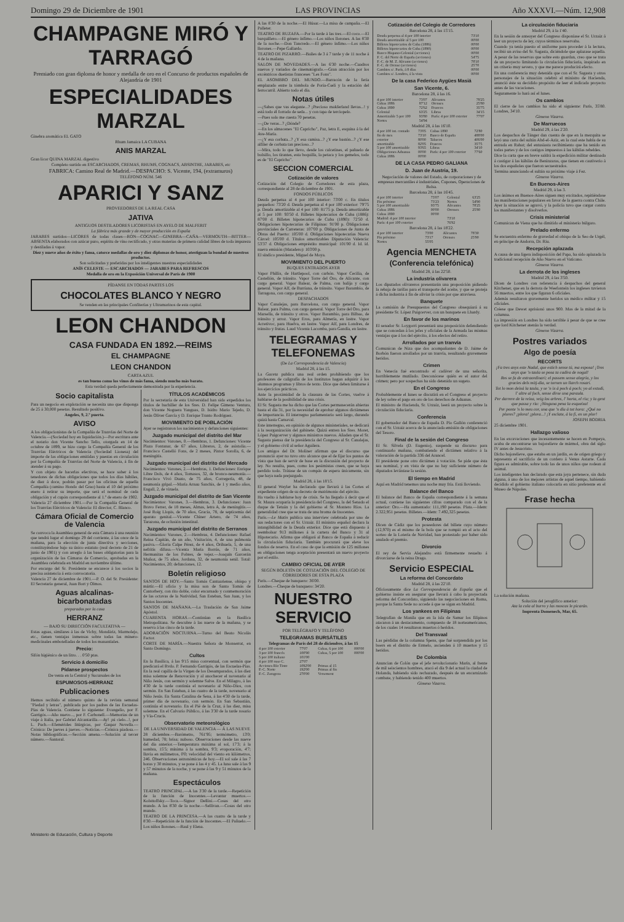Domingo 29 de Diciembre de 1901 LAS PROVINCIAS Año XXXVI.—Núm. 12,908
CHAMPAGNE MIRÓ Y TARRAGÓ
Premiado con gran diploma de honor y medalla de oro en el Concurso de productos españoles de Alejandría de 1901
ESPECIALIDADES MARZAL
Ginebra aromática EL GATO
Rhum Jamaica LA CUBANA
ANIS MARZAL
Gran licor QUINA MARZAL digestivo
Completo surtido en ESCARCHADOS, CREMAS, RHUMS, COGNACS, ABSINTHE, JARABES, etc
FABRICA: Camino Real de Madrid.—DESPACHO: S. Vicente, 194, (extramuros)
TELÉFONO NÚM. 546
APARICI Y SANZ
PROVEEDORES DE LA REAL CASA
JATIVA
ANTIGUOS DESTILADORES LICORISTAS EN AYELO DE MALFERIT
La fábrica más grande y de mayor producción en España
JARABES surtidos—LICORES de todas clases—RON—COGNAC—GINEBRA—CAÑA—VERMOUTH—BITTER—ABSENTA elaborados con azúcar puro, espíritu de vino rectificado, y otras materias de primera calidad libres de toda impureza y destiladas á vapor.
Diez y nueve años de éxito y fama, catorce medallas de oro y diez diplomas de honor, atestiguan la bondad de nuestros productos.
Son solicitadas y preferidas por los inteligentes nuestras especialidades
ANÍS CELESTE — ESCARCHADOS — JARABES PARA REFRESCOS
Medalla de oro en la Exposición Universal de París de 1900
PÍDANSE EN TODAS PARTES LOS
CHOCOLATES BLANCO Y NEGRO
Se venden en las principales Confiterías y Ultramarinos de esta capital.
LEON CHANDON
CASA FUNDADA EN 1892.—REIMS
EL CHAMPAGNE
LEON CHANDON
CARTA AZUL
es tan bueno como los vinos de más fama, siendo mucho más barato.
Esta verdad queda perfectamente demostrada por la experiencia.
Socio capitalista
Para un negocio en explotación se necesita uno que disponga de 25 á 30,000 pesetas. Resultado positivo.
Angeles, 9, 2.º puerta.
AVISO
A los obligacionistas de la Compañía de Tranvías del Norte de Valencia.—(Sociedad hoy en liquidación.)—Por escritura ante el notario don Vicente Sancho Tello, otorgada en 14 de octubre de 1899, se hizo cargo la Compañía General de los Tranvías Eléctricos de Valencia (Sociedad Lionesa) del importe de las obligaciones emitidas y puestas en circulación por la Compañía de Tranvías del Norte de Valencia, á fin de atender á su pago.
Y con objeto de hacerlas efectivas, se hace saber á los tenedores de dichas obligaciones que todos los días hábiles, de diez á doce, podrán pasar por las oficinas de aquella Compañía (camino Hondo del Grao) hasta el 10 del próximo enero á retirar su importe, que será el nominal de cada obligación y el cupón correspondiente al 1.º de enero de 1902.
Valencia 27 diciembre 1901.—Por la Compañía General de los Tranvías Eléctricos de Valencia: El director, C. Blanco.
Cámara Oficial de Comercio de Valencia
Se convoca la Asamblea general de esta Cámara á una reunión que tendrá lugar el domingo 29 del corriente, á las once de la mañana, para la elección de junta directiva y secciones, constituyéndose bajo su único estatuto (real decreto de 21 de junio de 1901) y con arreglo á las bases obligatorias para la organización de las Cámaras de Comercio, aprobadas en la Asamblea celebrada en Madrid en noviembre último.
Por encargo del Sr. Presidente se encarece á los socios la precisa asistencia á esta convocatoria.
Valencia 27 de diciembre de 1901.—P. O. del Sr. Presidente: El Secretario general, Juan Bort y Olmos.
Aguas alcalinas-bicarbonatadas
preparadas por la casa
HERRANZ
— BAJO SU DIRECCIÓN FACULTATIVA —
Estas aguas, similares á las de Vichy, Mondáriz, Marmolejo, etc., tienen ventajas inmensas sobre todas las minero-medicinales embotelladas de todos los manantiales.
Precio:
Sifón higiénico de un litro. . . 0'50 ptas.
Servicio á domicilio
Pídanse prospectos
De venta en la Central y Sucursales de los
ESPUMOSOS-HERRANZ
Publicaciones
Hemos recibido el número quinto de la revista semanal "Piedad y letras", publicada por los padres de las Escuelas-Pías de Valencia. Contiene lo siguiente: Evangelio, por F. Garrigós.—Año nuevo..., por F. Carbonell.—Memorias de un viaje á Italia, por Gabriel Alcantarilla.—Ay! ¡ni cielo...!, por L. Puch.—Efemérides litúrgicas, por Gaspar Novella.—Crónica: De jueves á jueves.—Noticias.—Crónica piadosa.—Notas bibliográficas.—Sección amena.—Solución al tercer número.—Santoral.
TÍTULOS ACADÉMICOS
Por la secretaría de esta Universidad han sido expedidos los títulos de bachiller de los Sres. D. Felipe Gimeno Ventura, don Vicente Noguera Yanguas, D. Isidro Mario Tejedo, D. Jesús Oliver García y D. Enrique Tranto Rodríguez.
MOVIMIENTO DE POBLACIÓN
Ayer se registraron los nacimientos y defunciones siguientes:
Juzgado municipal del distrito del Mar
Nacimientos: Varones, 0.—Hembras, 1. Defunciones: Vicente Plaza Fontanar, de 67 años, Libreros, 2, de asistolia.—Francisco Castelló Fons, de 2 meses, Pintor Sorolla, 6, de meningitis.
Juzgado municipal del distrito del Mercado
Nacimientos: Varones, 2.—Hembras, 1. Defunciones: Enrique Libre Dols, de 4 años, Tomasos, 32, de bronco-neumonía.—Francisco Vivó Duato, de 75 años, Corregería, 48, de neumonía gripal.—María Arnau Sanchis, de 1 y medio años, Engall, 2, de viruela.
Juzgado municipal del distrito de San Vicente
Nacimientos: Varones, 3.—Hembras, 3. Defunciones: Juan Bravo Ferrer, de 18 meses, Almas, letra A, de meningitis.—José Roig Llopis, de 70 años, Gracia, 78, de septicemia del aparato genital.—Vicente Chiner Artero, de 74 años, Tarazona, de oclusión intestinal.
Juzgado municipal del distrito de Serranos
Nacimientos: Varones, 2.—Hembras, 4. Defunciones: Rafael Reina Capitán, de un año, Visitación, 4, de una pulmonía pasiva.—Gloria Calpe Pérez, de 4 años, Orihuela, 5, de una nefritis difusa.—Vicenta María Borrás, de 71 años, Hermanitas de los Pobres, de vejez.—Joaquín Garcerán Muñoz, de 75 años, Jordana, 32, de neumonía senil. Total: Nacimientos, 20; defunciones, 12.
Boletín religioso
SANTOS DE HOY.—Santo Tomás Cantuariense, obispo y mártir.—El oficio y la misa son de Santo Tomás de Cantorbery, con rito doble, color encarnado y conmemoración de las octavas de la Natividad, San Esteban, San Juan, y los Santos Inocentes.
SANTOS DE MAÑANA.—La Traslación de San Jaime Apóstol.
CUARENTA HORAS.—Continúan en la Basílica Metropolitana. Se descubre á las nueve de la mañana, y se reserva á las cinco de la tarde.
ADORACIÓN NOCTURNA.—Turno del Beato Nicolás Factor.
CORTE DE MARÍA.—Nuestra Señora de Monserrat, en Santo Domingo.
Cultos
En la Basílica, á las 9'15 misa conventual, con sermón que predicará el Rvdo. P. Fernando Garrigós, de las Escuelas-Pías. En la real capilla de la Virgen de los Desamparados, á las diez misa solemne de Renovación y al anochecer el novenario al Niño Jesús, con sermón y solemne Salve. En el Milagro, á las 4'30 de la tarde continúa el novenario al Niño-Dios, con sermón. En San Esteban, á las cuatro de la tarde, novenario al Niño Jesús. En Santa Catalina de Sena, á las 4'30 de la tarde, primer día de novenario, con sermón. En San Sebastián, continúa el novenario. En el Pié de la Cruz, á las diez, misa solemne. En el Calvario Público, á las 3'30 de la tarde rosario y Vía-Crucis.
Observatorio meteorológico
DE LA UNIVERSIDAD DE VALENCIA — Á LAS NUEVE
28 diciembre.—Barómetro, 761'95; termómetro, 13'0; humedad, 78; brisa; nuboso. Observaciones desde las nueve del día anterior.—Temperatura máxima al sol, 17'3; á la sombra, 15'5; mínima á la sombra, 9'3; evaporación, 4'7; lluvia en milímetros, 0'0; velocidad del viento en kilómetros, 246. Observaciones astronómicas de hoy.—El sol sale á las 7 horas y 30 minutos, y se pone á las 4 y 45. La luna sale á las 9 y 57 minutos de la noche, y se pone á las 9 y 51 minutos de la mañana.
Espectáculos
TEATRO PRINCIPAL.—A las 3'30 de la tarde.—Repetición de la función de Inocentes.—Levantar muertos.—Kolsttoffsky.—Toca.—Signor Dellini.—Cosas del otro mundo. A las 8'30 de la noche.—Sellivan.—Cosas del otro mundo.
TEATRO DE LA PRINCESA.—A las cuatro de la tarde y 8'30.—Repetición de la función de Inocentes.—El Pañuelo.—Los niños llorones.—Raul y Elena.
A las 8'30 de la noche.—El Húsar.—La misa de campaña.—El Palleter.
TEATRO DE RUZAFA.—Por la tarde á las tres.—El coco.—El barquillero.—El género ínfimo.—Los niños llorones. A las 8'30 de la noche.—Don Tancredo.—El género ínfimo.—Los niños llorones.—Pepe Gallardo.
TEATRO DE PIZARRO.—Bailes de 3 á 7 tarde y de 11 noche á 4 de la mañana.
SALON DE NOVEDADES.—A las 6'30 noche.—Cuadros nuevos y variados de cinematógrafo.—Gran atracción por los excéntricos duetistas franceses "Les Fons".
EL ASOMBRO DEL MUNDO.—Barracón de la feria emplazado entre la tómbola de Poria-Cœli y la estación del ferrocarril. Abierto todo el día.
Notas útiles
—¿Sabes que vas elegante...? ¡Precioso makferland llevas...! y está todo él forrado de seda... y con tapa de terciopelo.
—Pues solo me cuesta 70 pesetas.
—¿De veras...? ¿Dónde?
—En los almacenes "El Capricho", Paz, letra E, esquina á la del Ave-María.
—¿Y esa corbata...? ¿Y esa camisa...? ¿Y ese bastón...? ¿Y ese alfiler de corbata tan precioso...?
—Mira, todo lo que llevo, desde los calcetines, el pañuelo de bolsillo, los tirantes, esta boquilla, la petaca y los gemelos, todo es de "El Capricho".
SECCION COMERCIAL
Cotización de valores
Cotización del Colegio de Corredores de esta plaza, correspondiente al 28 de diciembre de 1901.
FONDOS PÚBLICOS
Deuda perpetua al 4 por 100 interior: 73'00 c. En títulos pequeños: 73'20 d. Deuda perpetua al 4 por 100 exterior: 79'75 p. Deuda amortizable al 4 por 100: 81'75 p. Deuda amortizable al 5 por 100: 93'50 d. Billetes hipotecarios de Cuba (1886): 87'00 d. Billetes hipotecarios de Cuba (1890): 72'50 d. Obligaciones hipotecarias de Filipinas: 91'00 p. Obligaciones provinciales de Carreteras: 107'00 p. Obligaciones de Junta de Obras del Puerto: 105'00 d. Obligaciones hipotecarias Nueva Cárcel: 105'00 d. Títulos amortizables Diputación Valencia: 53'37 d. Obligaciones empréstito municipal: 101'00 d. Id. íd. nueva emisión (Matadero): 103'00 p.
El síndico presidente, Miguel de Moya.
MOVIMIENTO DEL PUERTO
BUQUES ENTRADOS AYER
Vapor Phillis, de Hartlepool, con carbón. Vapor Cecilia, de Castellón, de tránsito. Vapor Torre del Oro, de Alicante, con cargo general. Vapor Balear, de Palma, con balija y cargo general. Vapor Alf, de Burriana, de tránsito. Vapor Barambio, de Tarragona, con cargo general.
DESPACHADOS
Vapor Canalejas, para Barcelona, con cargo general. Vapor Balear, para Palma, con cargo general. Vapor Torre del Oro, para Marsella, de tránsito y otros. Vapor Barambio, para Bilbao, de tránsito y arroz. Vapor Eros, para Almería, en lastre. Vapor Acretivoc, para Huelva, en lastre. Vapor Alf, para Londres, de tránsito y frutas. Laud Vicenta Lacomba, para Gandía, en lastre.
TELEGRAMAS Y TELEFONEMAS
(De La Correspondencia de Valencia)
Madrid 28, á las 15.
La Gaceta publica una real orden prohibiendo que los profesores de caligrafía de los Institutos hagan adquirir á los alumnos programas y libros de texto. Dice que deben limitarse á los ejercicios prácticos.
Ante la proximidad de la clausura de las Cortes, vuelve á hablarse de la posibilidad de una crisis.
El Sr. Sagasta me ha dicho que las Cortes permanecerán abiertas hasta el día 31, por la necesidad de aprobar algunos dictámenes de importancia. El interregno parlamentario será largo, durando quizá hasta Carnaval.
Este interregno, en opinión de algunos ministeriales, se dedicará á la reorganización del gabinete. Quizá entren los Sres. Moret, López Puigcerver y algunos ministros nuevos. Añaden que el Sr. Sagasta piensa dar la presidencia del Congreso al Sr. Canalejas, y el gobierno civil al señor Aguilera.
Los amigos del Dr. Moliner afirman que el discurso que pronunció ayer no tuvo otro alcance que el de fijar los puntos de vista que han de servir de base en la discusión del proyecto de ley. No resulta, pues, como los pesimistas creen, que se haya perdido todo. Trátase de un compás de espera únicamente, sin que haya nada prejuzgado.
Madrid 28, á las 18'15.
El general Weyler ha declarado que llevará á las Cortes el expediente origen de su decreto de matrimonio del ejército.
Ha vuelto á hablarse hoy de crisis. Se ha llegado á decir que el Sr. Maura ocuparía la presidencia del Congreso, la del Senado el duque de Tetuán y la del gobierno el Sr. Montero Ríos. La generalidad cree que se trata de una broma de Inocentes.
París.—Le Matin publica una interview celebrada por uno de sus redactores con el Sr. Urzaiz. El ministro español declara la intangibilidad de la Deuda exterior. Dice que está dispuesto á reembolsar 913 millones á la cartera del Banco y 31 al Hipotecario. Afirma que obligará al Banco de España á reducir la circulación fiduciaria. También procurará que eleve los fondos de reserva. En el caso de que la emisión de 125 millones en obligaciones tenga aceptación presentará un nuevo proyecto por el estilo.
CAMBIO OFICIAL DE AYER
SEGÚN BOLETÍN DE COTIZACIÓN DEL COLEGIO DE CORREDORES DE ESTA PLAZA
París.—Cheque de banquero: 36'00.
Londres.—Cheque de banquero: 34'20.
NUESTRO SERVICIO
POR TELÉGRAFO Y TELÉFONO
TELEGRAMAS BURSÁTILES
Telegramas de París del 28 de diciembre, á las 15
| 4 por 100 exterior | 77'07 | Cubas, 6 por 100 | 000'00 |
| 3 por 100 francés | 100'90 | Cubas, 5 por 100 | 000'00 |
| 5 por 100 italiano | 101'00 | | |
| 4 por 100 ruso C. | 27'07 | | |
| Acciones Río Tinto | 1092'00 | Primas al 15 | |
| F.-C. Norte | 192'00 | Primas al fin | |
| F.-C. Zaragoza | 270'00 | Versement | |
Cotización del Colegio de Corredores
Barcelona 28, á las 15'15.
| Deuda perpetua al 4 por 100 interior | 73'10 |
| Deuda amortizable al 5 por 100 | 00'00 |
| Billetes hipotecarios de Cuba (1886) | 00'00 |
| Billetes hipotecarios de Cuba (1890) | 00'00 |
| Banco Hispano-Colonial (acciones) | 00'00 |
| F. C. del Norte de España (acciones) | 54'75 |
| F.-C. de M. Z. Alicante (acciones) | 78'10 |
| F.-C. de Orense (acciones) | 25'70 |
| Cambios s/. París, á 8 días | 00'00 |
| Cambios s/. Londres, á la vista | 00'00 |
De la casa Federico Aygües Masiá
San Vicente, 6.
Barcelona 28, á las 16.
| 4 por 100 interior | 73'07 | Alicantes | 78'25 |
| Cubas 1886 | 87'12 | Orenses | 25'80 |
| Cubas 1890 | 72'62 | Francos | 35'75 |
| Colonial | 63'25 | Libras | 34'15 |
| Amortizable 5 por 100 | 93'80 | París: 4 por 100 exterior | 77'07 |
| Nortes | 54'94 | | |
Madrid 28, á las 16'10.
| 4 por 100 int. contado | 73'05 | Cubas 1890 | 72'80 |
| fin de mes | 73'10 | Banco de España | 488'00 |
| exterior | 80'00 | Tabacos | 406'00 |
| amortizable | 82'05 | Francos | 35'75 |
| 5 por 100 amortizable | 93'65 | Libras | 34'10 |
| Obligaciones Aduanas | 00'00 | París: 4 por 100 exterior | 77'60 |
| Cubas 1886 | 00'00 | | |
DE LA CASA PEDRO GALIANA
D. Juan de Austria, 19.
Negociación de valores del Estado, de corporaciones y de empresas mercantiles é industriales, Cupones, Operaciones de Bolsa.
Barcelona 28, á las 16'45.
| 4 por 100 interior | 73'07 | Colonial | 63'25 |
| Fin próximo | 73'23 | Nortes | 54'90 |
| 5 por 100 amortizable | 93'75 | Alicantes | 78'25 |
| Cubas 1886 | 00'00 | Orenses | 25'80 |
| Cubas 1890 | 00'00 | | |
| Madrid: 4 por 100 interior | | 73'10 | |
| París: 4 por 100 exterior | | 76'92 | |
Barcelona 28, á las 18'22.
| 4 por 100 interior | 73'00 | Alicantes | 78'30 |
| Fin próximo | 73'17 | Orenses | 25'90 |
| Nortes | 55'05 | | |
Agencia MENCHETA
(Conferencia telefónica)
Madrid 28, á las 22'50.
La industria olivarera
Los diputados olivareros presentarán una proposición pidiendo la rebaja de tarifas para el transporte del aceite, y que se proteja á dicha industria á fin de aliviar la crisis por que atraviesa.
Banquete
La comisión de Presupuestos del Congreso obsequiará á su presidente Sr. López Puigcerver, con un banquete en Lhardy.
En favor de los marinos
El senador Sr. Loygorri presentará una proposición defendiendo que se concedan á los jefes y oficiales de la Armada las mismas ventajas que á los del ejército, á los efectos del retiro.
Arrollados por un tranvía
Comunican de Niza que dos acompañantes de D. Jaime de Borbón fueron arrollados por un tranvía, resultando gravemente heridos.
Crimen
En Venecia fué encontrado el cadáver de una señorita, horriblemente mutilado. Desconócese quién es el autor del crimen; pero por sospechas ha sido detenido un sugeto.
En el Congreso
Probablemente el lunes se discutirá en el Congreso el proyecto de ley sobre el pago en oro de los derechos de Aduanas.
El ministro de Hacienda, Sr. Urzaiz, leerá un proyecto sobre la circulación fiduciaria.
Conferencia
El gobernador del Banco de España D. Pío Gullón conferenció con el Sr. Urzaiz acerca de la anunciada emisión de obligaciones del Tesoro.
Final de la sesión del Congreso
El Sr. Silvela (D. Eugenio), suspende su discurso para continuarlo mañana, combatiendo el dictámen relativo á la valoración de la partida 336 del Arancel.
El presidente pone otro dictámen á votación. Se pide que ésta sea nominal, y en vista de que no hay suficiente número de diputados levántase la sesión.
El tiempo en Madrid
Aquí en Madrid tenemos una noche muy fría. Está lloviendo.
Balance del Banco
El balance del Banco de España correspondiente á la semana actual, contiene las siguientes cifras comparado con el de la anterior: Oro.—Ha aumentado: 111,190 pesetas. Plata.—Idem: 2.322,951 pesetas. Billetes.—Idem: 7.492,325 pesetas.
Protesta
Dicen de Cádiz que los poseedores del billete cuyo número (12,970) es el mismo de la bola que se rompió en el acto del sorteo de la Lotería de Navidad, han protestado por haber sido anulado el premio.
Divorcio
El rey de Servia Alejandro está firmemente resuelto á divorciarse de la reina Draga.
Servicio ESPECIAL
La reforma del Concordato
Madrid 28, á las 22'10.
Oficiosamente dice La Correspondencia de España que el gobierno insiste en asegurar que llevará á cabo la proyectada reforma del Concordato, siguiendo las negociaciones en Roma, porque la Santa Sede no accede á que se sigan en Madrid.
Los yankees en Filipinas
Telegrafían de Manila que en la isla de Samar los filipinos atacaron á un destacamento, compuesto de 18 norteamericanos, de los cuales 14 resultaron muertos ó heridos.
Del Transvaal
Las pérdidas de la columna Spens, que fué sorprendida por los boers en el distrito de Ermelo, ascienden á 10 muertos y 15 heridos.
De Colombia
Anuncian de Colón que el jefe revolucionario Marín, al frente de mil seiscientos hombres, atacó el día 9 del actual la ciudad de Holanda, habiendo sido rechazado, después de un encarnizado combate, y habiendo tenido 400 muertos.
Gimeno Vizarra.
La circulación fiduciaria
Madrid 29, á la 1'40.
En la sesión de anteayer del Congreso disponíase el Sr. Urzaiz á leer un proyecto de ley, cuyos términos reservaba.
Cuando ya tenía puesto el uniforme para proceder á la lectura, recibió un aviso del Sr. Sagasta, diciéndole que aplazase aquella.
A pesar de las reservas que sobre esto guardan, creo que se trata de un proyecto limitando la circulación fiduciaria, inspirado en un criterio muy severo, y que me parece producirá efecto.
En una conferencia muy detenida que con el Sr. Sagasta y otros personajes de la situación celebró el ministro de Hacienda, anunció éste su decidido propósito de leer el indicado proyecto antes de las vacaciones.
Seguramente lo hará así el lunes.
Os cambios
El cierre de los cambios ha sido el siguiente: París, 35'80. Londres, 34'10.
Gimeno Vizarra.
De Marruecos
Madrid 29, á las 2'20.
Los despachos de Tánger dan cuenta de que en la mezquita se leyó una carta del sultán Abd-el-Aziz, en la cual este habla de su entrada en Rabat; del entusiasta recibimiento que ha tenido en todas partes y de los castigos impuestos á las kábilas rebeldes.
Dice la carta que en breve saldrá la expedición militar destinada á castigar á las kábilas de Beninzaras, que tienen en cautiverio á los dos españoles que fueron secuestrados.
Termina anunciando el sultán su próximo viaje á Fez.
Gimeno Vizarra.
En Buenos-Aires
Madrid 29, á las 3.
Los ánimos en Buenos-Aires siguen muy excitados, repitiéndose las manifestaciones populares en favor de la guerra contra Chile. Ayer la situación se agravó, y la policía tuvo que cargar contra los manifestantes y disolverlos.
Crisis ministerial
Comunican de Viena que ha dimitido el ministerio búlgaro.
Prelado enfermo
Se encuentra enfermo de gravedad el obispo de la Seo de Urgél, ex-príncipe de Andorra, Dr. Riu.
Recepción aplazada
A causa de una ligera indisposición del Papa, ha sido aplazada la tradicional recepción de Año Nuevo en el Vaticano.
Gimeno Vizarra.
La derrota de los ingleses
Madrid 29, á las 3'50.
Dicen de Londres con referencia á despachos del general Kitchener, que en la derrota de Weefontein los ingleses tuvieron 56 muertos, entre los que figuran 6 oficiales.
Además resultaron gravemente heridos un médico militar y 15 oficiales.
Créese que Dewet aprisionó unos 900. Mas de la mitad de la columna.
La impresión en Londres ha sido terrible á pesar de que se cree que lord Kitchener atenúa la verdad.
Gimeno Vizarra.
Postres variados
Algo de poesía
RECORTS
¡Fa tres anys este Nadal, que estich sense tú, ma esposa! ¡Tres anys que 'n taula se posa ta cadira de nogal!
Res se fa de extraordinari; el passem sense alegría, y los gracies dels mitj-dia, se tornen un llarch rosari.
Tot lo mon deixá la taula, y se 'n ix á poch á poch; yo al estudi, l' altre al foch, sense dirse una paraula.
Per darrere de la reixa, veig los arbres, l' horta, el riu; y la gent que passa y riu: ¡Ninguna pena la esqueixa!
Per ponte 'n lo meu cor, una que 'n diu á tot hora: ¿Qué no plores? ¡plora! ¡plora...! ¡Y esclate, á la fi, en un plor!
JOSEPH BODRIA
25 diciembre 1901.
Hallazgo valioso
En las excavaciones que incesantemente se hacen en Pompeya, acaba de encontrarse un bajorelieve de mármol, obra del siglo IV antes de Jesucristo.
Dicho bajorelieve, que estaba en un jardín, es de origen griego y representa el sacrificio de un cordero á Venus Astarte. Cada figura es admirable, sobre todo las de unos niños que rodean al animal.
Los inteligentes han declarado que esta joya pertenece, sin duda alguna, á uno de los mejores artistas de aquel tiempo, habiendo decidido el gobierno italiano colocarla en sitio preferente en el Museo de Nápoles.
Frase hecha
La solución mañana.
Solución del jeroglífico anterior:
Ata la cola al burro y las moscas le picarán.
Imprenta Domenech, Mar, 65.
Ministerio de Educación, Cultura y Deporte